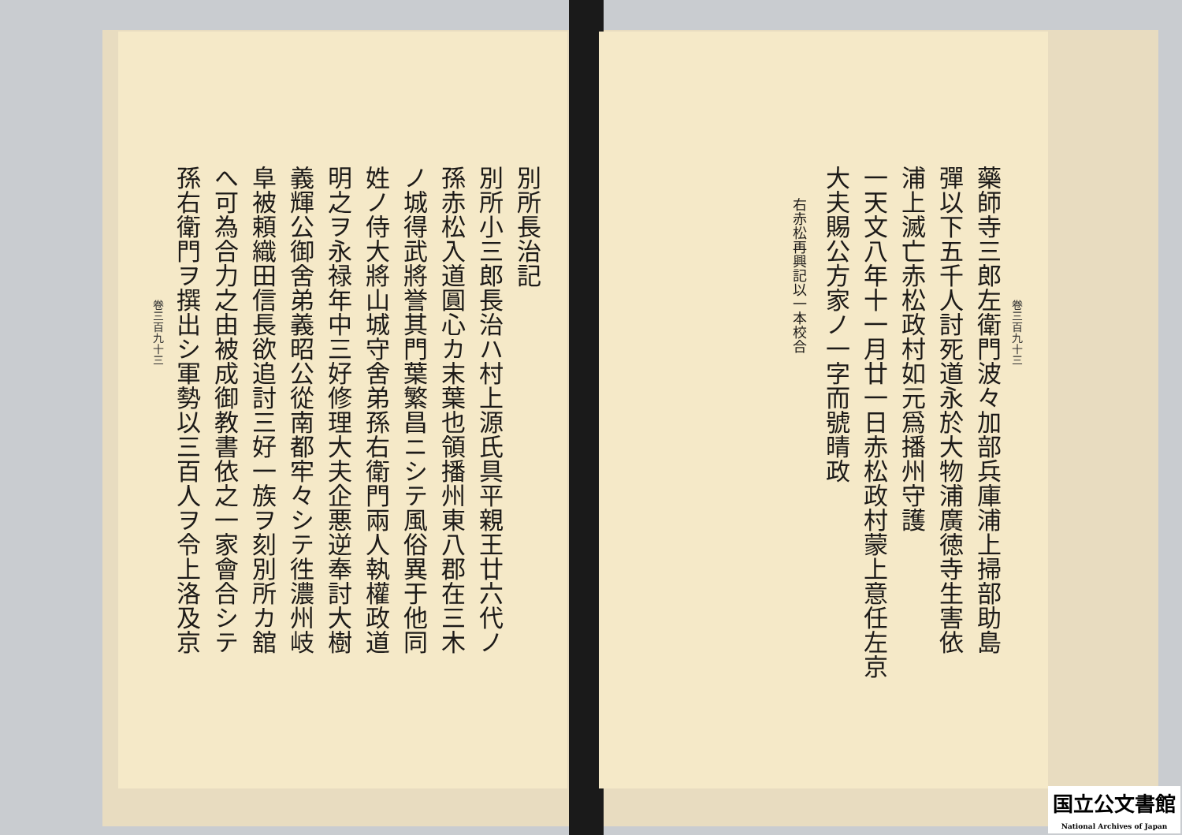卷三百九十三
藥師寺三郎左衛門波々加部兵庫浦上掃部助島
彈以下五千人討死道永於大物浦廣徳寺生害依
浦上滅亡赤松政村如元爲播州守護
一天文八年十一月廿一日赤松政村蒙上意任左京
大夫賜公方家ノ一字而號晴政
右赤松再興記以一本校合
別所長治記
別所小三郎長治ハ村上源氏具平親王廿六代ノ
孫赤松入道圓心カ末葉也領播州東八郡在三木
ノ城得武將誉其門葉繁昌ニシテ風俗異于他同
姓ノ侍大將山城守舍弟孫右衛門兩人執權政道
明之ヲ永禄年中三好修理大夫企悪逆奉討大樹
義輝公御舍弟義昭公從南都牢々シテ徃濃州岐
阜被頼織田信長欲追討三好一族ヲ刻別所カ舘
へ可為合力之由被成御教書依之一家會合シテ
孫右衛門ヲ撰出シ軍勢以三百人ヲ令上洛及京
卷三百九十三
国立公文書館
National Archives of Japan